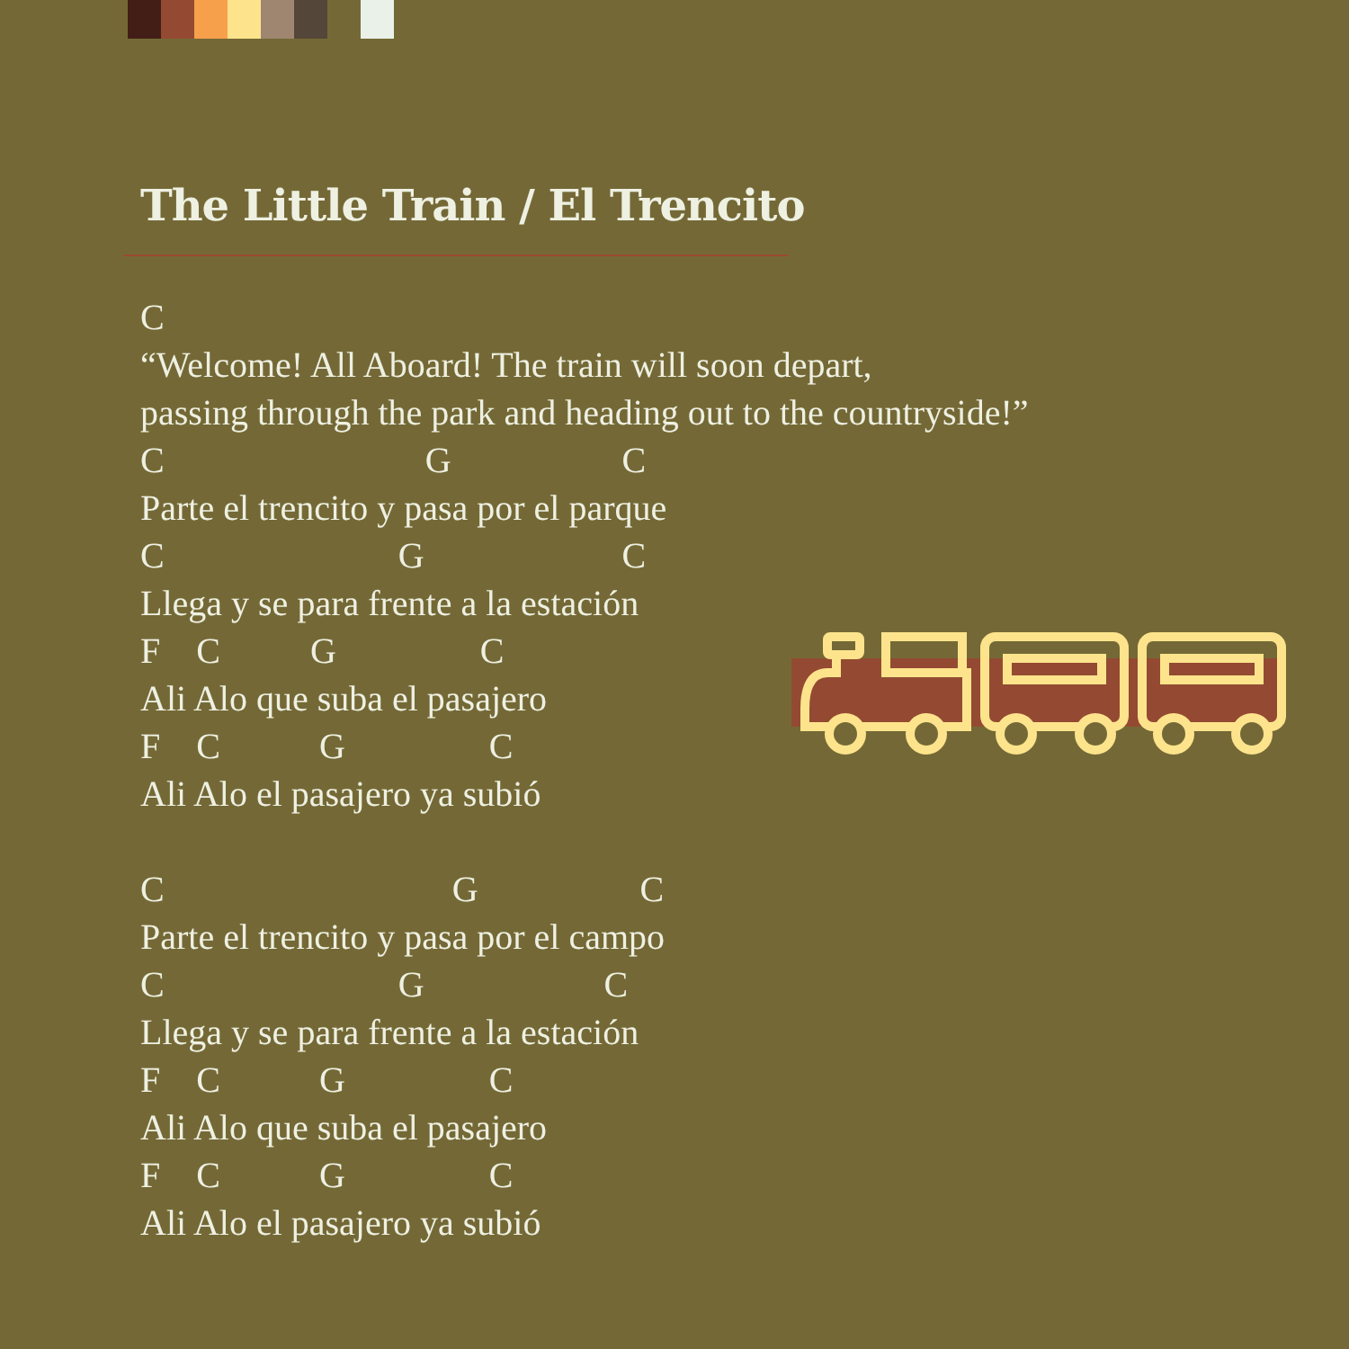The Little Train / El Trencito
C
“Welcome! All Aboard! The train will soon depart,
passing through the park and heading out to the countryside!”
C                             G                   C
Parte el trencito y pasa por el parque
C                          G                      C
Llega y se para frente a la estación
F    C          G                C
Ali Alo que suba el pasajero
F    C           G                C
Ali Alo el pasajero ya subió

C                                G                  C
Parte el trencito y pasa por el campo
C                          G                    C
Llega y se para frente a la estación
F    C           G                C
Ali Alo que suba el pasajero
F    C           G                C
Ali Alo el pasajero ya subió